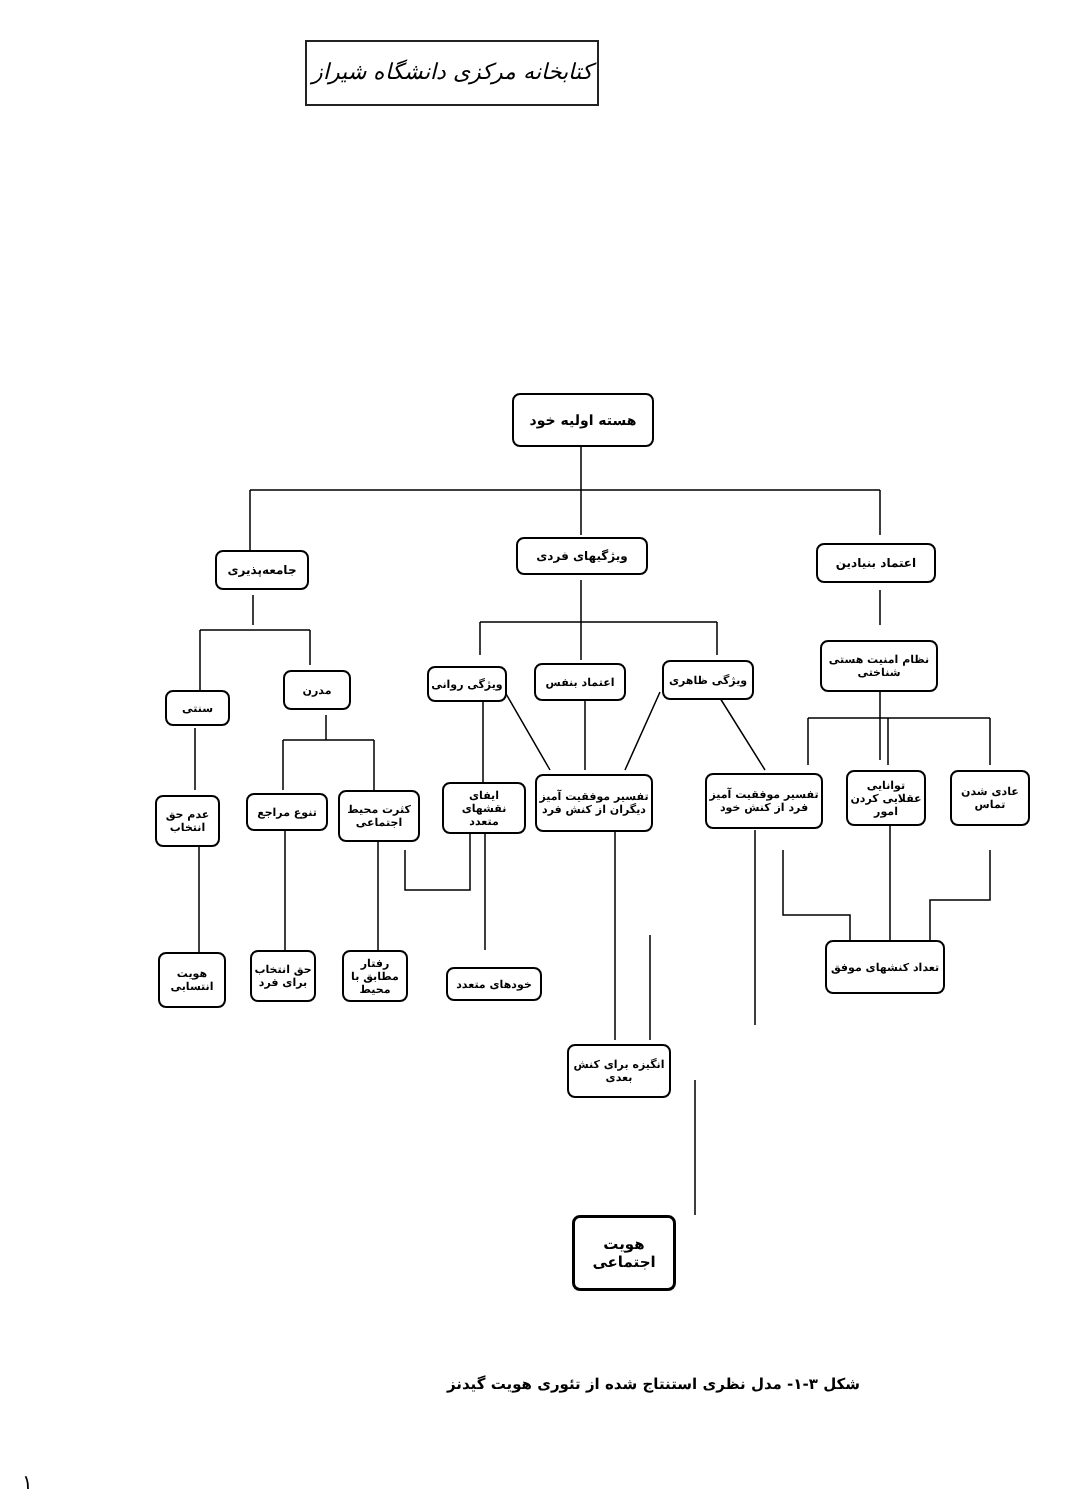کتابخانه مرکزی دانشگاه شیراز
هسته اولیه خود
جامعه‌پذیری
ویژگیهای فردی اعتماد بنیادین
نظام امنیت هستی شناختی
سنتی
مدرن ویژگی روانی اعتماد بنفس ویژگی ظاهری
عدم حق انتخاب
تنوع مراجع
کثرت محیط اجتماعی
ایفای نقشهای متعدد
تفسیر موفقیت آمیز دیگران از کنش فرد
تفسیر موفقیت آمیز فرد از کنش خود
توانایی عقلایی کردن امور
عادی شدن تماس
هویت انتسابی
حق انتخاب برای فرد
رفتار مطابق با محیط
خودهای متعدد
تعداد کنشهای موفق
انگیزه برای کنش بعدی
هویت اجتماعی
شکل ۳-۱- مدل نظری استنتاج شده از تئوری هویت گیدنز
۱